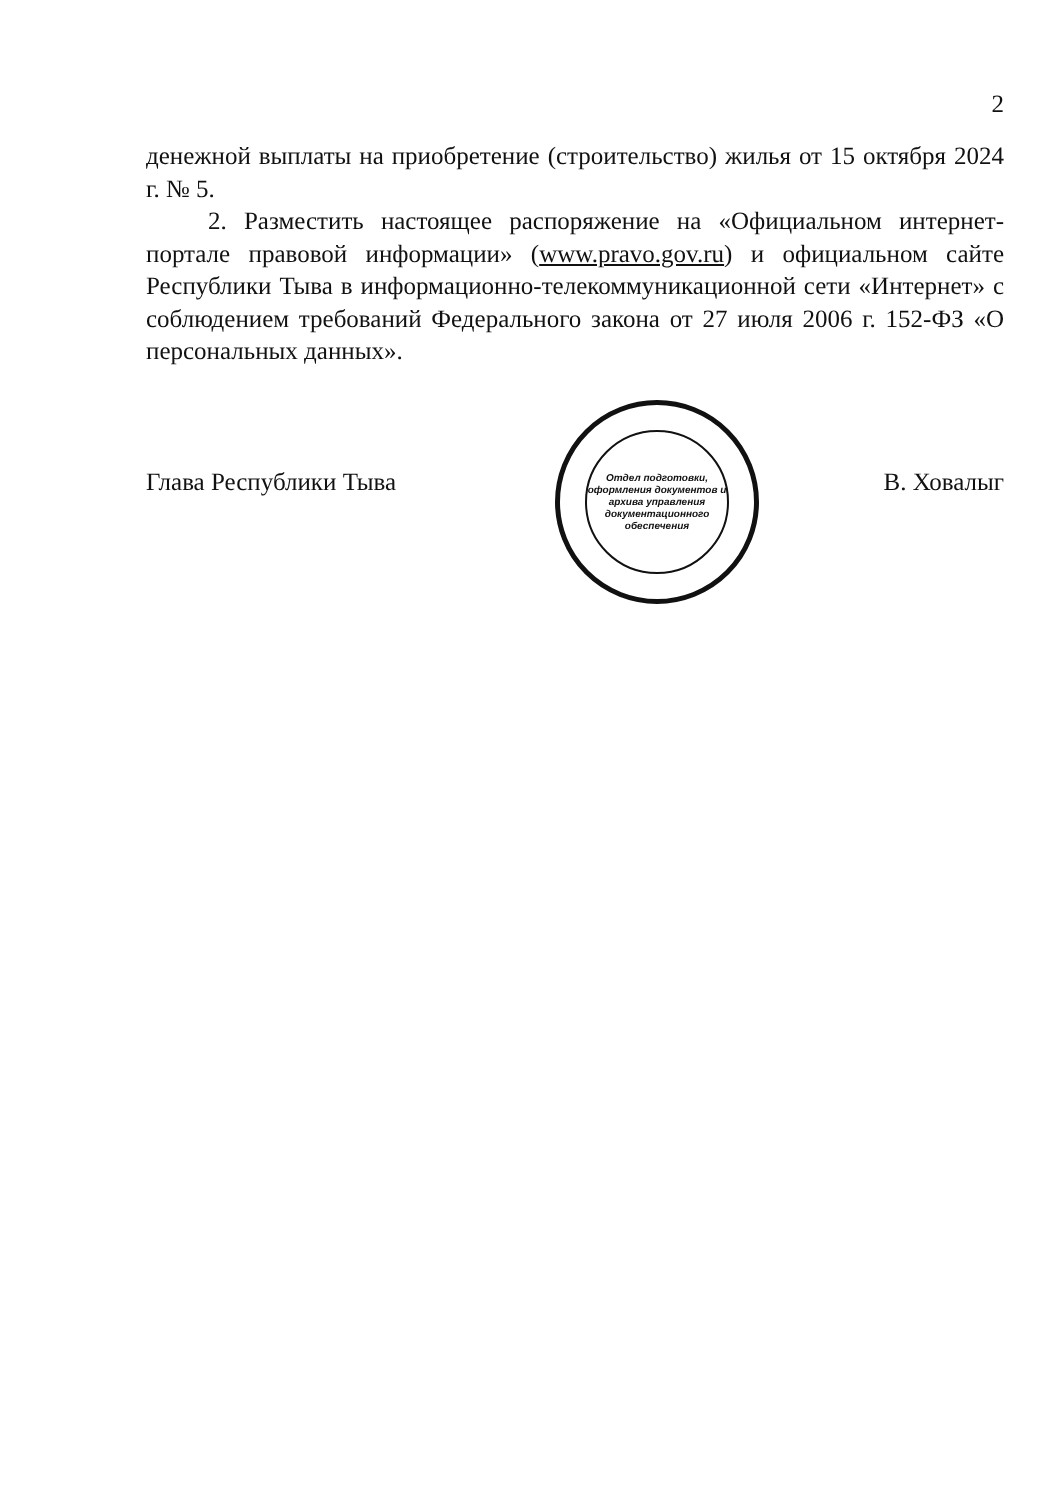2
денежной выплаты на приобретение (строительство) жилья от 15 октября 2024 г. № 5.
2. Разместить настоящее распоряжение на «Официальном интернет-портале правовой информации» (www.pravo.gov.ru) и официальном сайте Республики Тыва в информационно-телекоммуникационной сети «Интернет» с соблюдением требований Федерального закона от 27 июля 2006 г. 152-ФЗ «О персональных данных».
Глава Республики Тыва В. Ховалыг
Отдел подготовки, оформления документов и архива управления документационного обеспечения